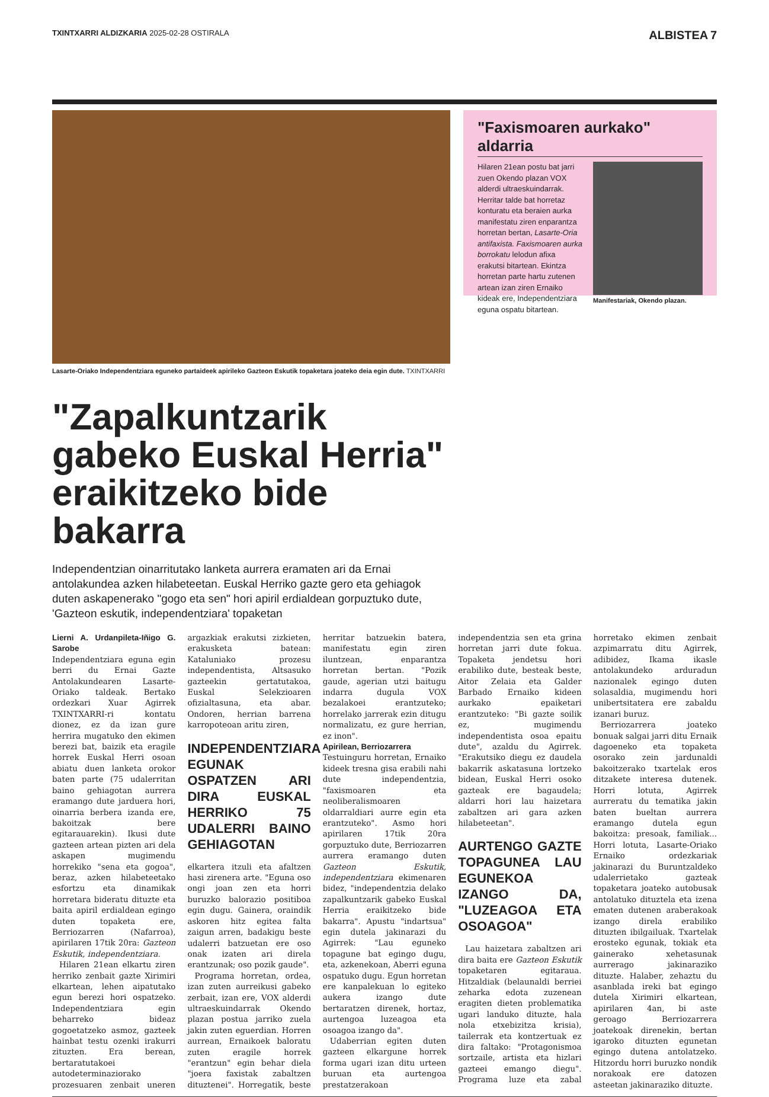TXINTXARRI ALDIZKARIA 2025-02-28 OSTIRALA
ALBISTEA 7
Lasarte-Oriako Independentziara eguneko partaideek apirileko Gazteon Eskutik topaketara joateko deia egin dute. TXINTXARRI
"Zapalkuntzarik gabeko Euskal Herria" eraikitzeko bide bakarra
Independentzian oinarritutako lanketa aurrera eramaten ari da Ernai antolakundea azken hilabeteetan. Euskal Herriko gazte gero eta gehiagok duten askapenerako "gogo eta sen" hori apiril erdialdean gorpuztuko dute, 'Gazteon eskutik, independentziara' topaketan
"Faxismoaren aurkako" aldarria
Hilaren 21ean postu bat jarri zuen Okendo plazan VOX alderdi ultraeskuindarrak. Herritar talde bat horretaz konturatu eta beraien aurka manifestatu ziren enparantza horretan bertan, Lasarte-Oria antifaxista. Faxismoaren aurka borrokatu lelodun afixa erakutsi bitartean. Ekintza horretan parte hartu zutenen artean izan ziren Ernaiko kideak ere, Independentziara eguna ospatu bitartean.
Manifestariak, Okendo plazan.
Lierni A. Urdanpileta-Iñigo G. Sarobe
Independentziara eguna egin berri du Ernai Gazte Antolakundearen Lasarte-Oriako taldeak. Bertako ordezkari Xuar Agirrek TXINTXARRI-ri kontatu dionez, ez da izan gure herrira mugatuko den ekimen berezi bat, baizik eta eragile horrek Euskal Herri osoan abiatu duen lanketa orokor baten parte (75 udalerritan baino gehiagotan aurrera eramango dute jarduera hori, oinarria berbera izanda ere, bakoitzak bere egitarauarekin). Ikusi dute gazteen artean pizten ari dela askapen mugimendu horrekiko "sena eta gogoa", beraz, azken hilabeteetako esfortzu eta dinamikak horretara bideratu dituzte eta baita apiril erdialdean egingo duten topaketa ere, Berriozarren (Nafarroa), apirilaren 17tik 20ra: Gazteon Eskutik, independentziara.
Hilaren 21ean elkartu ziren herriko zenbait gazte Xirimiri elkartean, lehen aipatutako egun berezi hori ospatzeko. Independentziara egin beharreko bideaz gogoetatzeko asmoz, gazteek hainbat testu ozenki irakurri zituzten. Era berean, bertaratutakoei autodeterminaziorako prozesuaren zenbait uneren argazkiak erakutsi zizkieten, erakusketa batean: Kataluniako prozesu independentista, Altsasuko gazteekin gertatutakoa, Euskal Selekzioaren ofizialtasuna, eta abar. Ondoren, herrian barrena karropoteoan aritu ziren,
INDEPENDENTZIARA EGUNAK OSPATZEN ARI DIRA EUSKAL HERRIKO 75 UDALERRI BAINO GEHIAGOTAN
elkartera itzuli eta afaltzen hasi zirenera arte. "Eguna oso ongi joan zen eta horri buruzko balorazio positiboa egin dugu. Gainera, oraindik askoren hitz egitea falta zaigun arren, badakigu beste udalerri batzuetan ere oso onak izaten ari direla erantzunak; oso pozik gaude".
Programa horretan, ordea, izan zuten aurreikusi gabeko zerbait, izan ere, VOX alderdi ultraeskuindarrak Okendo plazan postua jarriko zuela jakin zuten eguerdian. Horren aurrean, Ernaikoek baloratu zuten eragile horrek "erantzun" egin behar diela "joera faxistak zabaltzen dituztenei". Horregatik, beste herritar batzuekin batera, manifestatu egin ziren iluntzean, enparantza horretan bertan. "Pozik gaude, agerian utzi baitugu indarra dugula VOX bezalakoei erantzuteko; horrelako jarrerak ezin ditugu normalizatu, ez gure herrian, ez inon".
Apirilean, Berriozarrera
Testuinguru horretan, Ernaiko kideek tresna gisa erabili nahi dute independentzia, "faxismoaren eta neoliberalismoaren oldarraldiari aurre egin eta erantzuteko". Asmo hori apirilaren 17tik 20ra gorpuztuko dute, Berriozarren aurrera eramango duten Gazteon Eskutik, independentziara ekimenaren bidez, "independentzia delako zapalkuntzarik gabeko Euskal Herria eraikitzeko bide bakarra". Apustu "indartsua" egin dutela jakinarazi du Agirrek: "Lau eguneko topagune bat egingo dugu, eta, azkenekoan, Aberri eguna ospatuko dugu. Egun horretan ere kanpalekuan lo egiteko aukera izango dute bertaratzen direnek, hortaz, aurtengoa luzeagoa eta osoagoa izango da".
Udaberrian egiten duten gazteen elkargune horrek forma ugari izan ditu urteen buruan eta aurtengoa prestatzerakoan independentzia sen eta grina horretan jarri dute fokua. Topaketa jendetsu hori erabiliko dute, besteak beste, Aitor Zelaia eta Galder Barbado Ernaiko kideen aurkako epaiketari erantzuteko: "Bi gazte soilik ez, mugimendu independentista osoa epaitu dute", azaldu du Agirrek. "Erakutsiko diegu ez daudela bakarrik askatasuna lortzeko bidean, Euskal Herri osoko gazteak ere bagaudela; aldarri hori lau haizetara zabaltzen ari gara azken hilabeteetan".
AURTENGO GAZTE TOPAGUNEA LAU EGUNEKOA IZANGO DA, "LUZEAGOA ETA OSOAGOA"
Lau haizetara zabaltzen ari dira baita ere Gazteon Eskutik topaketaren egitaraua. Hitzaldiak (belaunaldi berriei zeharka edota zuzenean eragiten dieten problematika ugari landuko dituzte, hala nola etxebizitza krisia), tailerrak eta kontzertuak ez dira faltako: "Protagonismoa sortzaile, artista eta hizlari gazteei emango diegu". Programa luze eta zabal horretako ekimen zenbait azpimarratu ditu Agirrek, adibidez, Ikama ikasle antolakundeko arduradun nazionalek egingo duten solasaldia, mugimendu hori unibertsitatera ere zabaldu izanari buruz.
Berriozarrera joateko bonuak salgai jarri ditu Ernaik dagoeneko eta topaketa osorako zein jardunaldi bakoitzerako txartelak eros ditzakete interesa dutenek. Horri lotuta, Agirrek aurreratu du tematika jakin baten bueltan aurrera eramango dutela egun bakoitza: presoak, familiak... Horri lotuta, Lasarte-Oriako Ernaiko ordezkariak jakinarazi du Buruntzaldeko udalerrietako gazteak topaketara joateko autobusak antolatuko dituztela eta izena ematen dutenen araberakoak izango direla erabiliko dituzten ibilgailuak. Txartelak erosteko egunak, tokiak eta gainerako xehetasunak aurrerago jakinaraziko dituzte. Halaber, zehaztu du asanblada ireki bat egingo dutela Xirimiri elkartean, apirilaren 4an, bi aste geroago Berriozarrera joatekoak direnekin, bertan igaroko dituzten egunetan egingo dutena antolatzeko. Hitzordu horri buruzko nondik norakoak ere datozen asteetan jakinaraziko dituzte.